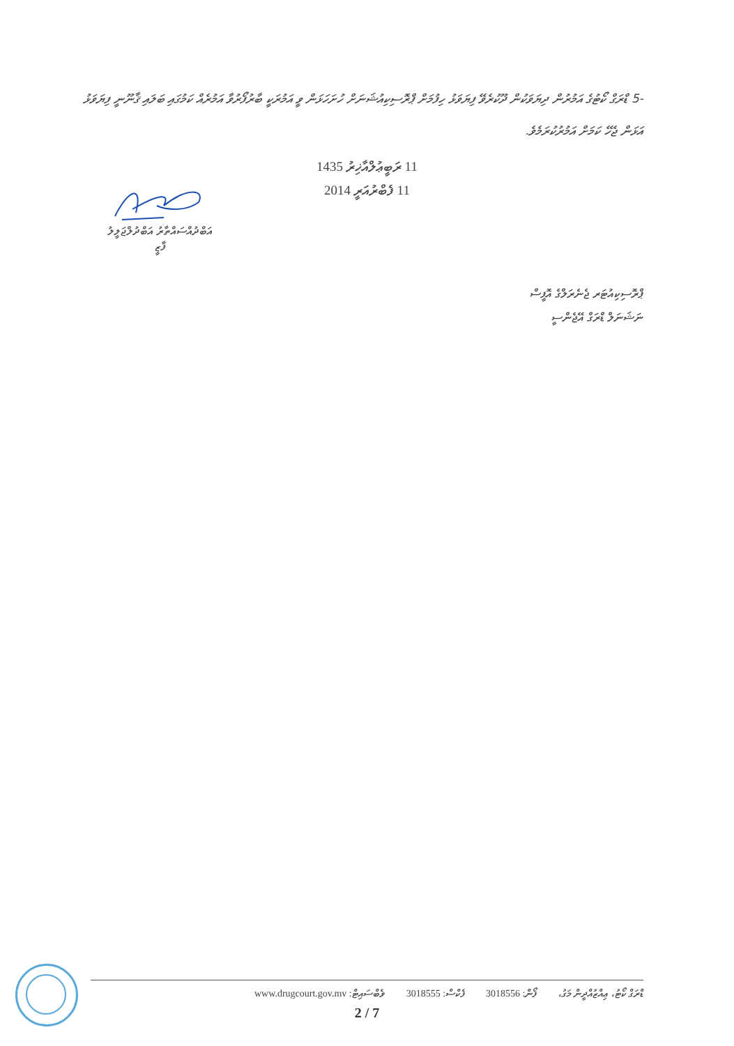-5 ޑްރަގް ކޯޓުގެ އަމުރުން ދިޔަވަކުން ދޫކުރެވޭ ފިޔަވަޅު ހިފުމަށް ޕްރޮސިކިއުޝަނަށް ހުށަހަޅަން ވީ އަމުރަކީ ބާރުފޯރުވާ އަމުރެއް ކަމުގައި ބަލައި ޤާނޫނީ ފިޔަވަޅު އަޅަން ޖެހޭ ކަމަށް އަމުރުކުރަމެވެ.
11 ރަބީޢުލްއާޚިރު 1435
11 ފެބްރުއަރީ 2014
އަބްދުއްސައްތާރު އަބްދުލްޖަލީލު
ފާޒީ
ޕްރޮސިކިއުޓަރ ޖެނެރަލްގެ އޮފީސް
ނަޝަނަލް ޑްރަގް އޭޖެންސީ
ޑްރަގް ކޯޓު، ޢިއްޒުއްދީން މަގު، ފޯން: 3018556 ފެކްސް: 3018555 ވެބްސައިޓް: www.drugcourt.gov.mv
2 / 7